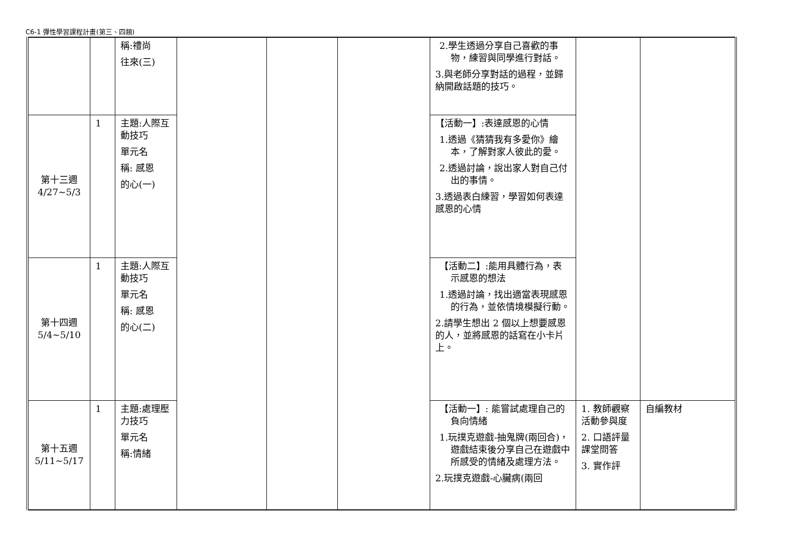C6-1 彈性學習課程計畫(第三、四類)
| | | 稱:禮尚 往來(三) | | | | 2.學生透過分享自己喜歡的事物，練習與同學進行對話。 3.與老師分享對話的過程，並歸納開啟話題的技巧。 | | |
| 第十三週 4/27~5/3 | 1 | 主題:人際互動技巧 單元名 稱: 感恩 的心(一) | | | | 【活動一】:表達感恩的心情 1.透過《猜猜我有多愛你》繪本，了解對家人彼此的愛。 2.透過討論，說出家人對自己付出的事情。 3.透過表白練習，學習如何表達感恩的心情 | | |
| 第十四週 5/4~5/10 | 1 | 主題:人際互動技巧 單元名 稱: 感恩 的心(二) | | | | 【活動二】:能用具體行為，表示感恩的想法 1.透過討論，找出適當表現感恩的行為，並依情境模擬行動。 2.請學生想出 2 個以上想要感恩的人，並將感恩的話寫在小卡片上。 | | |
| 第十五週 5/11~5/17 | 1 | 主題:處理壓力技巧 單元名 稱:情緒 | | | | 【活動一】: 能嘗試處理自己的負向情緒 1.玩撲克遊戲-抽鬼牌(兩回合)，遊戲結束後分享自己在遊戲中所感受的情緒及處理方法。 2.玩撲克遊戲-心臟病(兩回 | 1. 教師觀察活動參與度 2. 口語評量課堂問答 3. 實作評 | 自編教材 |